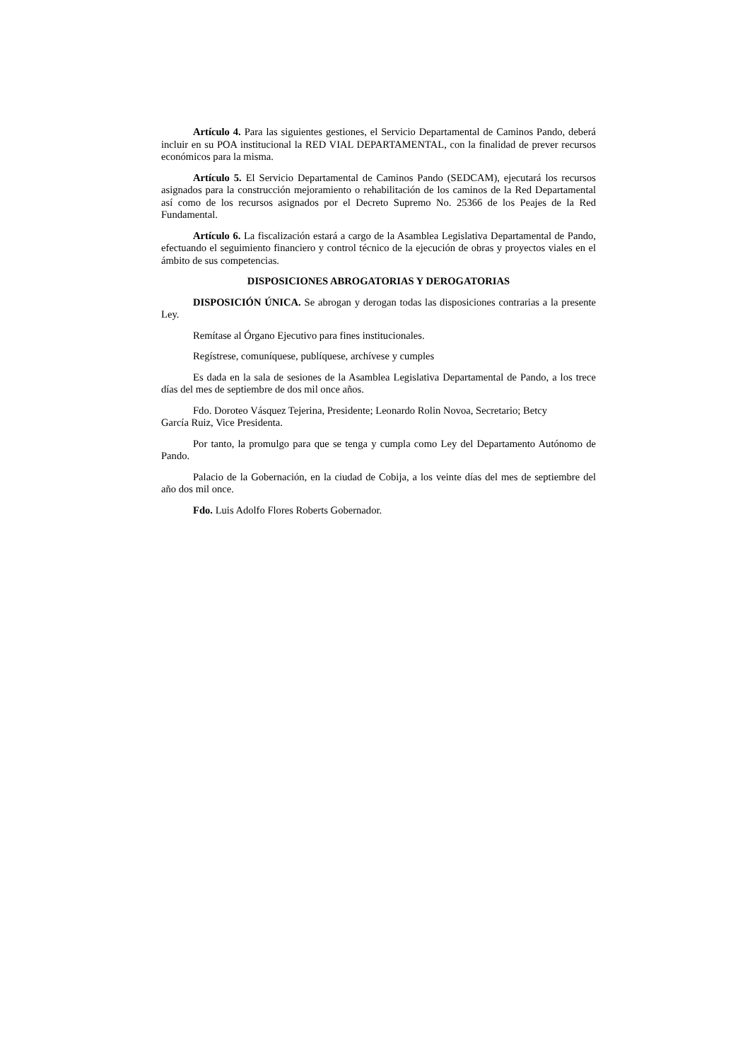Artículo 4. Para las siguientes gestiones, el Servicio Departamental de Caminos Pando, deberá incluir en su POA institucional la RED VIAL DEPARTAMENTAL, con la finalidad de prever recursos económicos para la misma.
Artículo 5. El Servicio Departamental de Caminos Pando (SEDCAM), ejecutará los recursos asignados para la construcción mejoramiento o rehabilitación de los caminos de la Red Departamental así como de los recursos asignados por el Decreto Supremo No. 25366 de los Peajes de la Red Fundamental.
Artículo 6. La fiscalización estará a cargo de la Asamblea Legislativa Departamental de Pando, efectuando el seguimiento financiero y control técnico de la ejecución de obras y proyectos viales en el ámbito de sus competencias.
DISPOSICIONES ABROGATORIAS Y DEROGATORIAS
DISPOSICIÓN ÚNICA. Se abrogan y derogan todas las disposiciones contrarias a la presente Ley.
Remítase al Órgano Ejecutivo para fines institucionales.
Regístrese, comuníquese, publíquese, archívese y cumples
Es dada en la sala de sesiones de la Asamblea Legislativa Departamental de Pando, a los trece días del mes de septiembre de dos mil once años.
Fdo. Doroteo Vásquez Tejerina, Presidente; Leonardo Rolin Novoa, Secretario; Betcy
García Ruiz, Vice Presidenta.
Por tanto, la promulgo para que se tenga y cumpla como Ley del Departamento Autónomo de Pando.
Palacio de la Gobernación, en la ciudad de Cobija, a los veinte días del mes de septiembre del año dos mil once.
Fdo. Luis Adolfo Flores Roberts Gobernador.